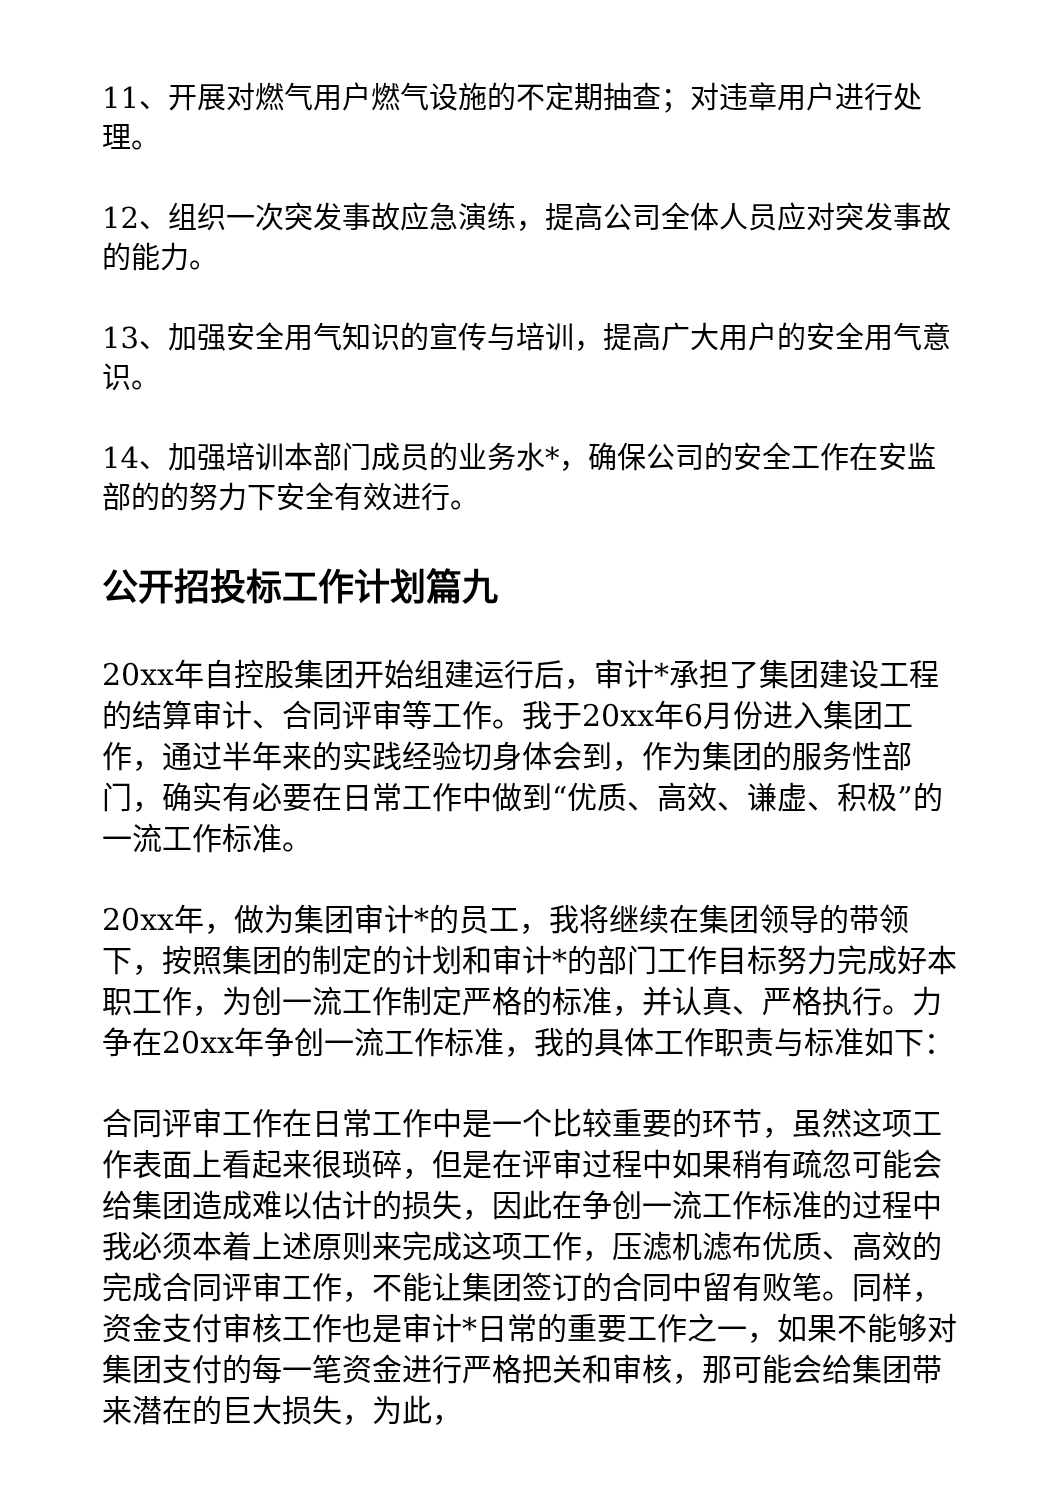11、开展对燃气用户燃气设施的不定期抽查；对违章用户进行处理。
12、组织一次突发事故应急演练，提高公司全体人员应对突发事故的能力。
13、加强安全用气知识的宣传与培训，提高广大用户的安全用气意识。
14、加强培训本部门成员的业务水*，确保公司的安全工作在安监部的的努力下安全有效进行。
公开招投标工作计划篇九
20xx年自控股集团开始组建运行后，审计*承担了集团建设工程的结算审计、合同评审等工作。我于20xx年6月份进入集团工作，通过半年来的实践经验切身体会到，作为集团的服务性部门，确实有必要在日常工作中做到“优质、高效、谦虚、积极”的一流工作标准。
20xx年，做为集团审计*的员工，我将继续在集团领导的带领下，按照集团的制定的计划和审计*的部门工作目标努力完成好本职工作，为创一流工作制定严格的标准，并认真、严格执行。力争在20xx年争创一流工作标准，我的具体工作职责与标准如下：
合同评审工作在日常工作中是一个比较重要的环节，虽然这项工作表面上看起来很琐碎，但是在评审过程中如果稍有疏忽可能会给集团造成难以估计的损失，因此在争创一流工作标准的过程中我必须本着上述原则来完成这项工作，压滤机滤布优质、高效的完成合同评审工作，不能让集团签订的合同中留有败笔。同样，资金支付审核工作也是审计*日常的重要工作之一，如果不能够对集团支付的每一笔资金进行严格把关和审核，那可能会给集团带来潜在的巨大损失，为此，